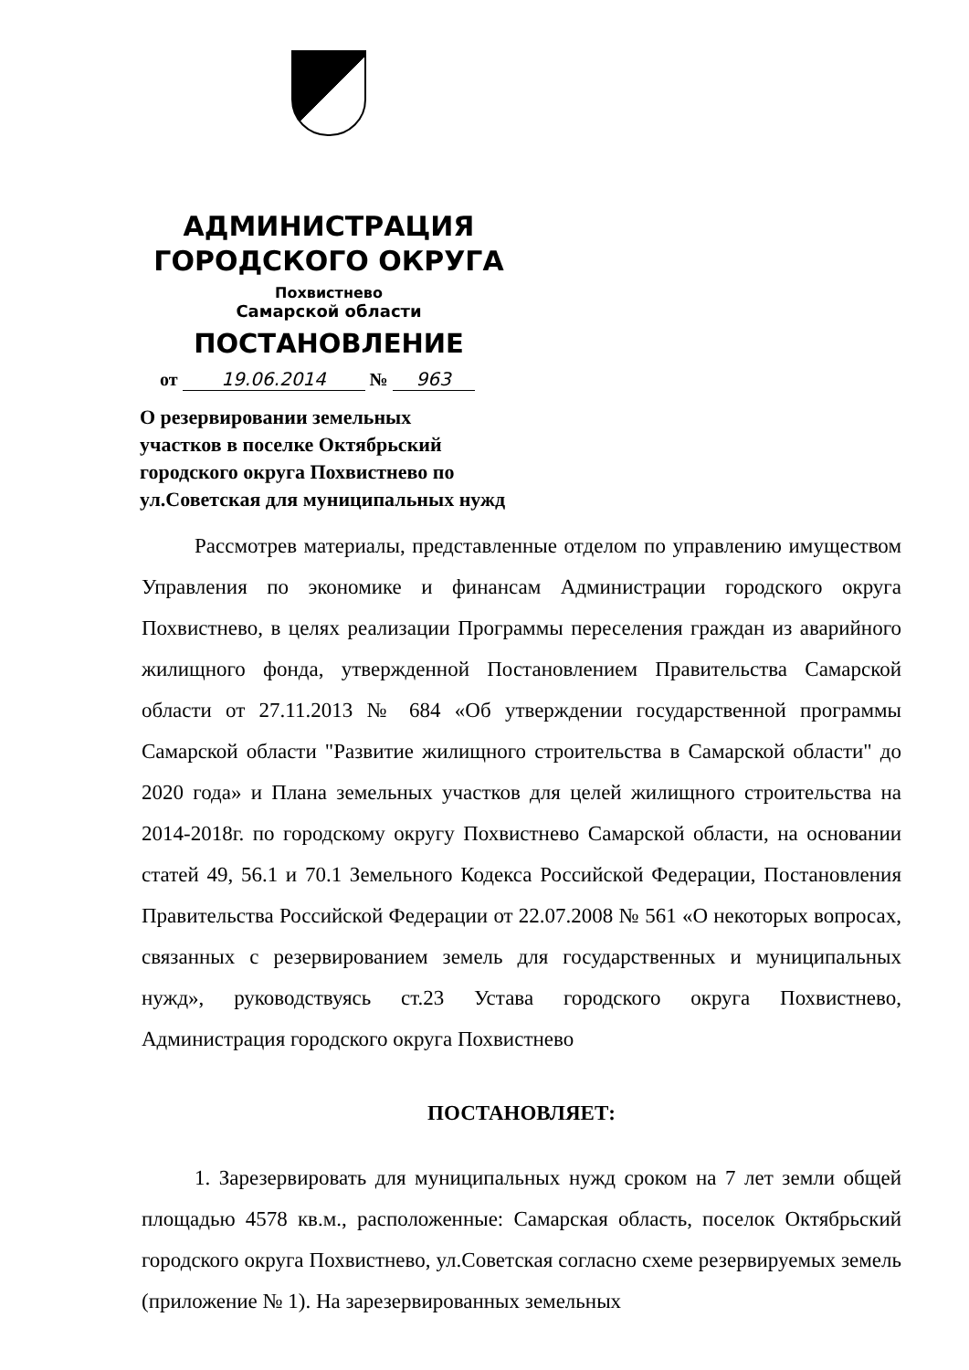АДМИНИСТРАЦИЯ
ГОРОДСКОГО ОКРУГА
Похвистнево
Самарской области
ПОСТАНОВЛЕНИЕ
от 19.06.2014 № 963
О резервировании земельных
участков в поселке Октябрьский
городского округа Похвистнево по
ул.Советская для муниципальных нужд
Рассмотрев материалы, представленные отделом по управлению имуществом Управления по экономике и финансам Администрации городского округа Похвистнево, в целях реализации Программы переселения граждан из аварийного жилищного фонда, утвержденной Постановлением Правительства Самарской области от 27.11.2013 № 684 «Об утверждении государственной программы Самарской области "Развитие жилищного строительства в Самарской области" до 2020 года» и Плана земельных участков для целей жилищного строительства на 2014-2018г. по городскому округу Похвистнево Самарской области, на основании статей 49, 56.1 и 70.1 Земельного Кодекса Российской Федерации, Постановления Правительства Российской Федерации от 22.07.2008 № 561 «О некоторых вопросах, связанных с резервированием земель для государственных и муниципальных нужд», руководствуясь ст.23 Устава городского округа Похвистнево, Администрация городского округа Похвистнево
ПОСТАНОВЛЯЕТ:
1. Зарезервировать для муниципальных нужд сроком на 7 лет земли общей площадью 4578 кв.м., расположенные: Самарская область, поселок Октябрьский городского округа Похвистнево, ул.Советская согласно схеме резервируемых земель (приложение № 1). На зарезервированных земельных